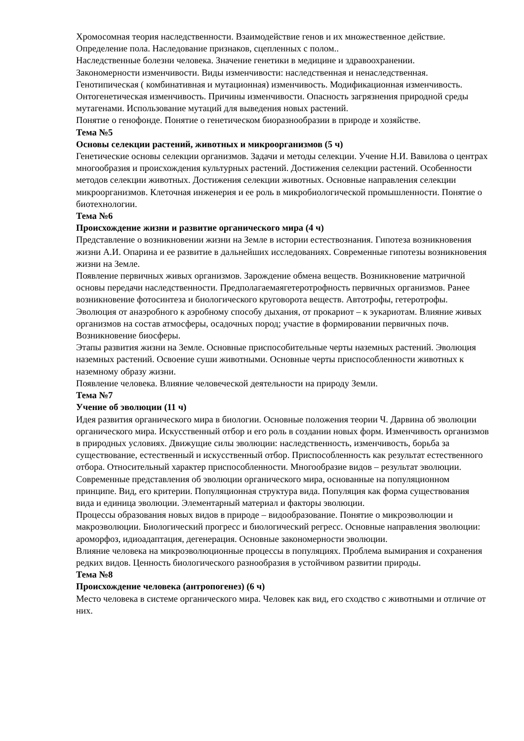Хромосомная теория наследственности. Взаимодействие генов и их множественное действие. Определение пола. Наследование признаков, сцепленных с полом..
Наследственные болезни человека. Значение генетики в медицине и здравоохранении.
Закономерности изменчивости. Виды изменчивости: наследственная и ненаследственная. Генотипическая ( комбинативная и мутационная) изменчивость. Модификационная изменчивость. Онтогенетическая изменчивость. Причины изменчивости. Опасность загрязнения природной среды мутагенами. Использование мутаций для выведения новых растений.
Понятие о генофонде. Понятие о генетическом биоразнообразии в природе и хозяйстве.
Тема №5
Основы селекции растений, животных и микроорганизмов (5 ч)
Генетические основы селекции организмов. Задачи и методы селекции. Учение Н.И. Вавилова о центрах многообразия и происхождения культурных растений. Достижения селекции растений. Особенности методов селекции животных. Достижения селекции животных. Основные направления селекции микроорганизмов. Клеточная инженерия и ее роль в микробиологической промышленности. Понятие о биотехнологии.
Тема №6
Происхождение жизни и развитие органического мира (4 ч)
Представление о возникновении жизни на Земле в истории естествознания. Гипотеза возникновения жизни А.И. Опарина и ее развитие в дальнейших исследованиях. Современные гипотезы возникновения жизни на Земле.
Появление первичных живых организмов. Зарождение обмена веществ. Возникновение матричной основы передачи наследственности. Предполагаемаягетеротрофность первичных организмов. Ранее возникновение фотосинтеза и биологического круговорота веществ. Автотрофы, гетеротрофы. Эволюция от анаэробного к аэробному способу дыхания, от прокариот – к эукариотам. Влияние живых организмов на состав атмосферы, осадочных пород; участие в формировании первичных почв. Возникновение биосферы.
Этапы развития жизни на Земле. Основные приспособительные черты наземных растений. Эволюция наземных растений. Освоение суши животными. Основные черты приспособленности животных к наземному образу жизни.
Появление человека. Влияние человеческой деятельности на природу Земли.
Тема №7
Учение об эволюции (11 ч)
Идея развития органического мира в биологии. Основные положения теории Ч. Дарвина об эволюции органического мира. Искусственный отбор и его роль в создании новых форм. Изменчивость организмов в природных условиях. Движущие силы эволюции: наследственность, изменчивость, борьба за существование, естественный и искусственный отбор. Приспособленность как результат естественного отбора. Относительный характер приспособленности. Многообразие видов – результат эволюции. Современные представления об эволюции органического мира, основанные на популяционном принципе. Вид, его критерии. Популяционная структура вида. Популяция как форма существования вида и единица эволюции. Элементарный материал и факторы эволюции.
Процессы образования новых видов в природе – видообразование. Понятие о микроэволюции и макроэволюции. Биологический прогресс и биологический регресс. Основные направления эволюции: ароморфоз, идиоадаптация, дегенерация. Основные закономерности эволюции.
Влияние человека на микроэволюционные процессы в популяциях. Проблема вымирания и сохранения редких видов. Ценность биологического разнообразия в устойчивом развитии природы.
Тема №8
Происхождение человека (антропогенез) (6 ч)
Место человека в системе органического мира. Человек как вид, его сходство с животными и отличие от них.